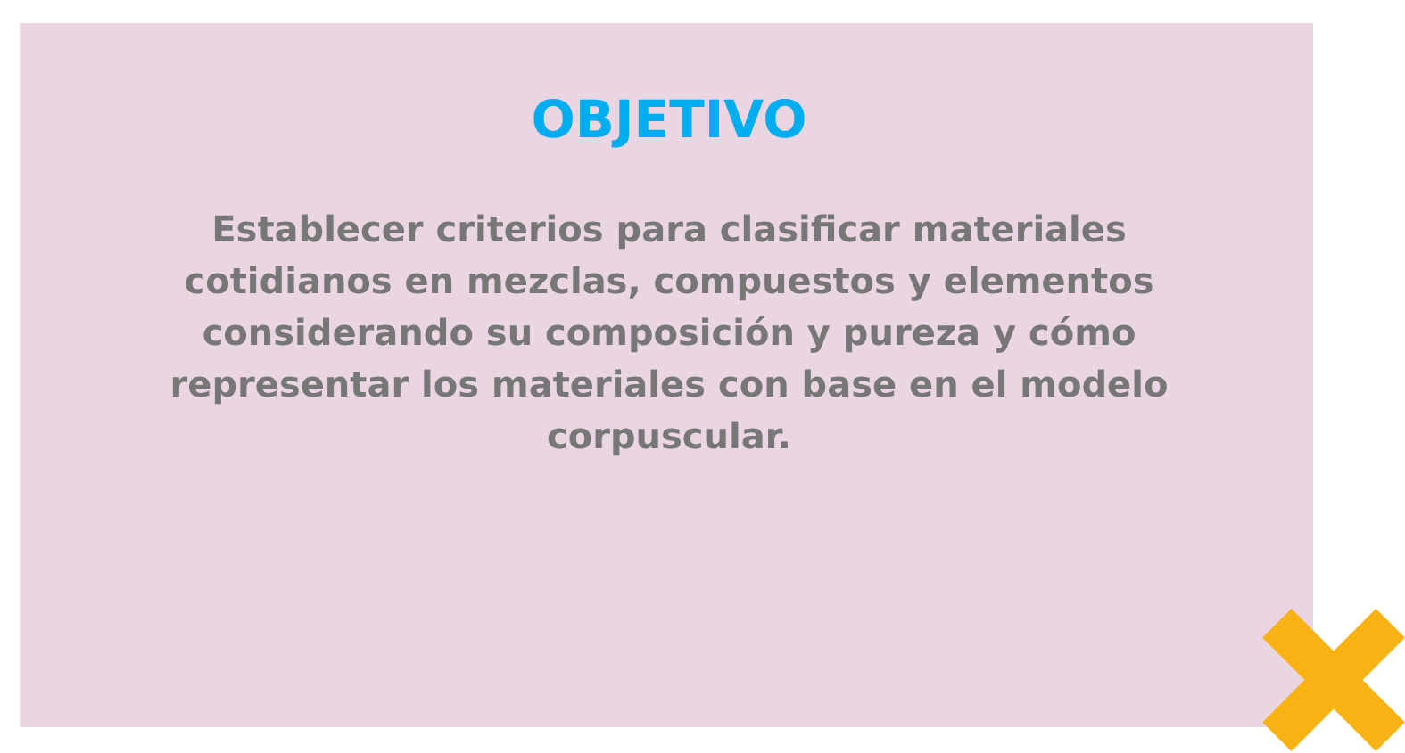OBJETIVO
Establecer criterios para clasificar materiales cotidianos en mezclas, compuestos y elementos considerando su composición y pureza y cómo representar los materiales con base en el modelo corpuscular.